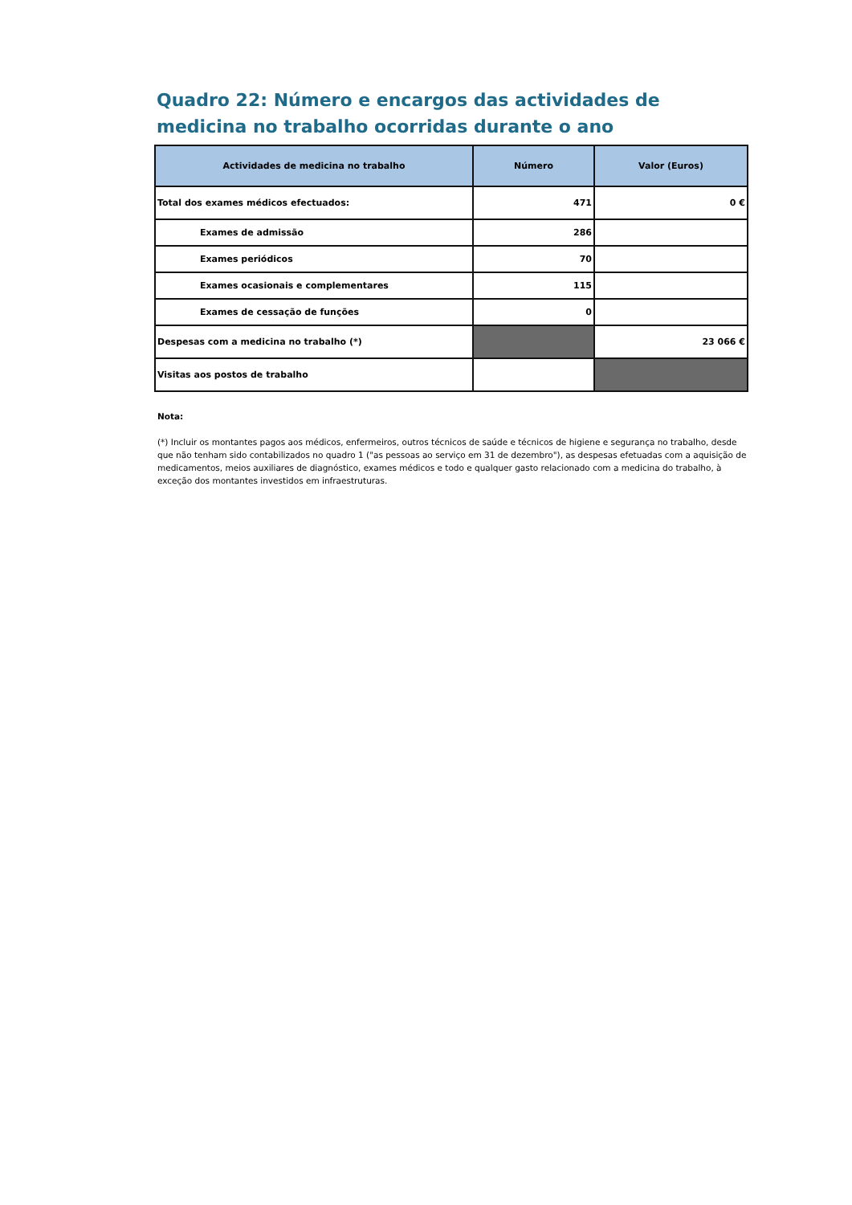Quadro 22: Número e encargos das actividades de medicina no trabalho ocorridas durante o ano
| Actividades de medicina no trabalho | Número | Valor (Euros) |
| --- | --- | --- |
| Total dos exames médicos efectuados: | 471 | 0 € |
| Exames de admissão | 286 | |
| Exames periódicos | 70 | |
| Exames ocasionais e complementares | 115 | |
| Exames de cessação de funções | 0 | |
| Despesas com a medicina no trabalho (*) | | 23 066 € |
| Visitas aos postos de trabalho | | |
Nota:
(*) Incluir os montantes pagos aos médicos, enfermeiros, outros técnicos de saúde e técnicos de higiene e segurança no trabalho, desde que não tenham sido contabilizados no quadro 1 ("as pessoas ao serviço em 31 de dezembro"), as despesas efetuadas com a aquisição de medicamentos, meios auxiliares de diagnóstico, exames médicos e todo e qualquer gasto relacionado com a medicina do trabalho, à exceção dos montantes investidos em infraestruturas.